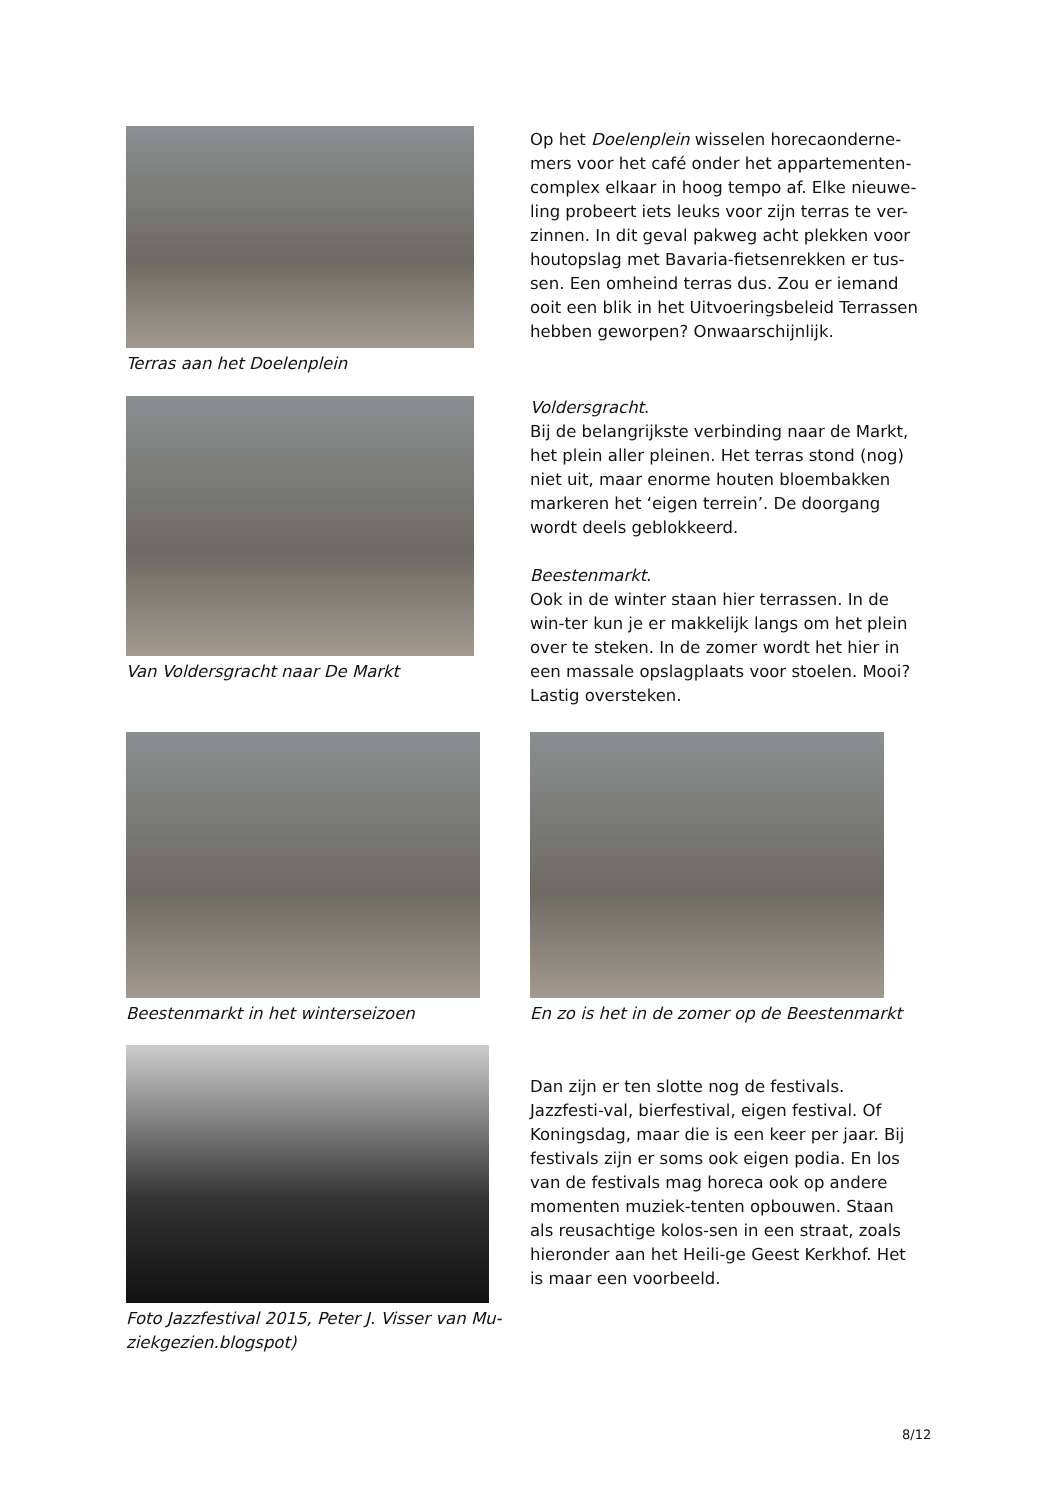Terras aan het Doelenplein
Op het Doelenplein wisselen horecaonderne-mers voor het café onder het appartementen-complex elkaar in hoog tempo af. Elke nieuwe-ling probeert iets leuks voor zijn terras te ver-zinnen. In dit geval pakweg acht plekken voor houtopslag met Bavaria-fietsenrekken er tus-sen. Een omheind terras dus. Zou er iemand ooit een blik in het Uitvoeringsbeleid Terrassen hebben geworpen? Onwaarschijnlijk.
Van Voldersgracht naar De Markt
Voldersgracht.
Bij de belangrijkste verbinding naar de Markt, het plein aller pleinen. Het terras stond (nog) niet uit, maar enorme houten bloembakken markeren het ‘eigen terrein’. De doorgang wordt deels geblokkeerd.
Beestenmarkt.
Ook in de winter staan hier terrassen. In de win-ter kun je er makkelijk langs om het plein over te steken. In de zomer wordt het hier in een massale opslagplaats voor stoelen. Mooi? Lastig oversteken.
Beestenmarkt in het winterseizoen
En zo is het in de zomer op de Beestenmarkt
Foto Jazzfestival 2015, Peter J. Visser van Mu-ziekgezien.blogspot)
Dan zijn er ten slotte nog de festivals. Jazzfesti-val, bierfestival, eigen festival. Of Koningsdag, maar die is een keer per jaar. Bij festivals zijn er soms ook eigen podia. En los van de festivals mag horeca ook op andere momenten muziek-tenten opbouwen. Staan als reusachtige kolos-sen in een straat, zoals hieronder aan het Heili-ge Geest Kerkhof. Het is maar een voorbeeld.
8/12